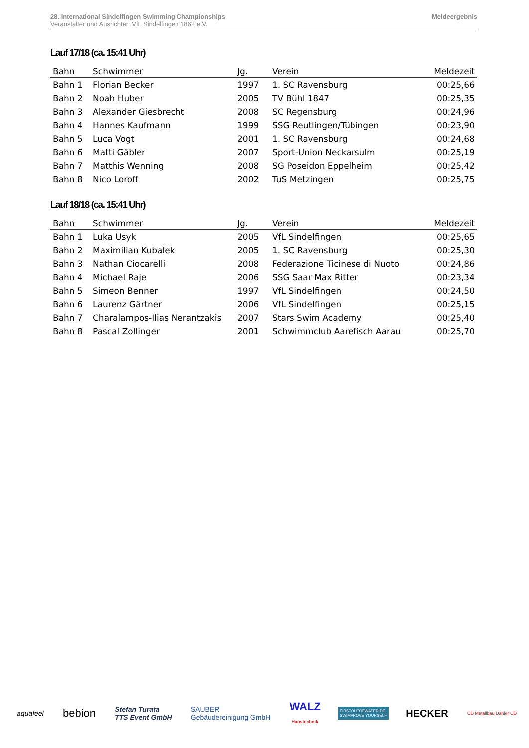28. International Sindelfingen Swimming Championships
Veranstalter und Ausrichter: VfL Sindelfingen 1862 e.V.
Meldeergebnis
Lauf 17/18 (ca. 15:41 Uhr)
| Bahn | Schwimmer | Jg. | Verein | Meldezeit |
| --- | --- | --- | --- | --- |
| Bahn 1 | Florian Becker | 1997 | 1. SC Ravensburg | 00:25,66 |
| Bahn 2 | Noah Huber | 2005 | TV Bühl 1847 | 00:25,35 |
| Bahn 3 | Alexander Giesbrecht | 2008 | SC Regensburg | 00:24,96 |
| Bahn 4 | Hannes Kaufmann | 1999 | SSG Reutlingen/Tübingen | 00:23,90 |
| Bahn 5 | Luca Vogt | 2001 | 1. SC Ravensburg | 00:24,68 |
| Bahn 6 | Matti Gäbler | 2007 | Sport-Union Neckarsulm | 00:25,19 |
| Bahn 7 | Matthis Wenning | 2008 | SG Poseidon Eppelheim | 00:25,42 |
| Bahn 8 | Nico Loroff | 2002 | TuS Metzingen | 00:25,75 |
Lauf 18/18 (ca. 15:41 Uhr)
| Bahn | Schwimmer | Jg. | Verein | Meldezeit |
| --- | --- | --- | --- | --- |
| Bahn 1 | Luka Usyk | 2005 | VfL Sindelfingen | 00:25,65 |
| Bahn 2 | Maximilian Kubalek | 2005 | 1. SC Ravensburg | 00:25,30 |
| Bahn 3 | Nathan Ciocarelli | 2008 | Federazione Ticinese di Nuoto | 00:24,86 |
| Bahn 4 | Michael Raje | 2006 | SSG Saar Max Ritter | 00:23,34 |
| Bahn 5 | Simeon Benner | 1997 | VfL Sindelfingen | 00:24,50 |
| Bahn 6 | Laurenz Gärtner | 2006 | VfL Sindelfingen | 00:25,15 |
| Bahn 7 | Charalampos-Ilias Nerantzakis | 2007 | Stars Swim Academy | 00:25,40 |
| Bahn 8 | Pascal Zollinger | 2001 | Schwimmclub Aarefisch Aarau | 00:25,70 |
aquafeel bebion Stefan Turata
TTS Event GmbH SAUBER
Gebäudereinigung GmbH WALZ
Haustechnik FIRSTOUTOFWATER.DE
SWIMPROVE YOURSELF HECKER CD Metallbau Dahler CD